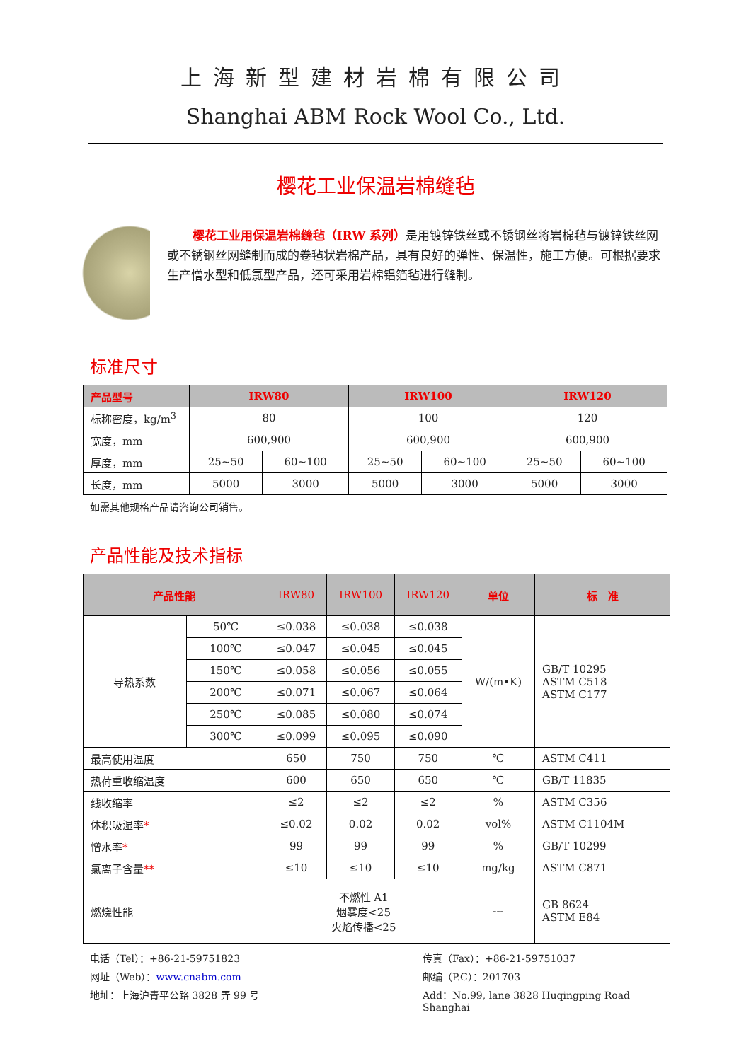上海新型建材岩棉有限公司
Shanghai ABM Rock Wool Co., Ltd.
樱花工业保温岩棉缝毡
樱花工业用保温岩棉缝毡（IRW 系列）是用镀锌铁丝或不锈钢丝将岩棉毡与镀锌铁丝网或不锈钢丝网缝制而成的卷毡状岩棉产品，具有良好的弹性、保温性，施工方便。可根据要求生产憎水型和低氯型产品，还可采用岩棉铝箔毡进行缝制。
标准尺寸
| 产品型号 | IRW80 | | IRW100 | | IRW120 | |
| --- | --- | --- | --- | --- | --- | --- |
| 标称密度，kg/m<sup>3</sup> | 80 | | 100 | | 120 | |
| 宽度，mm | 600,900 | | 600,900 | | 600,900 | |
| 厚度，mm | 25~50 | 60~100 | 25~50 | 60~100 | 25~50 | 60~100 |
| 长度，mm | 5000 | 3000 | 5000 | 3000 | 5000 | 3000 |
如需其他规格产品请咨询公司销售。
产品性能及技术指标
| 产品性能 | | IRW80 | IRW100 | IRW120 | 单位 | 标 准 |
| --- | --- | --- | --- | --- | --- | --- |
| 导热系数 | 50℃ | ≤0.038 | ≤0.038 | ≤0.038 | W/(m•K) | GB/T 10295 ASTM C518 ASTM C177 |
| | 100℃ | ≤0.047 | ≤0.045 | ≤0.045 | | |
| | 150℃ | ≤0.058 | ≤0.056 | ≤0.055 | | |
| | 200℃ | ≤0.071 | ≤0.067 | ≤0.064 | | |
| | 250℃ | ≤0.085 | ≤0.080 | ≤0.074 | | |
| | 300℃ | ≤0.099 | ≤0.095 | ≤0.090 | | |
| 最高使用温度 | | 650 | 750 | 750 | ℃ | ASTM C411 |
| 热荷重收缩温度 | | 600 | 650 | 650 | ℃ | GB/T 11835 |
| 线收缩率 | | ≤2 | ≤2 | ≤2 | % | ASTM C356 |
| 体积吸湿率 * | | ≤0.02 | 0.02 | 0.02 | vol% | ASTM C1104M |
| 憎水率 * | | 99 | 99 | 99 | % | GB/T 10299 |
| 氯离子含量 ** | | ≤10 | ≤10 | ≤10 | mg/kg | ASTM C871 |
| 燃烧性能 | | 不燃性 A1 烟雾度<25 火焰传播<25 | | | --- | GB 8624 ASTM E84 |
电话（Tel）：+86-21-59751823
传真（Fax）：+86-21-59751037
网址（Web）：www.cnabm.com
邮编（P.C）：201703
地址：上海沪青平公路 3828 弄 99 号
Add：No.99, lane 3828 Huqingping Road Shanghai